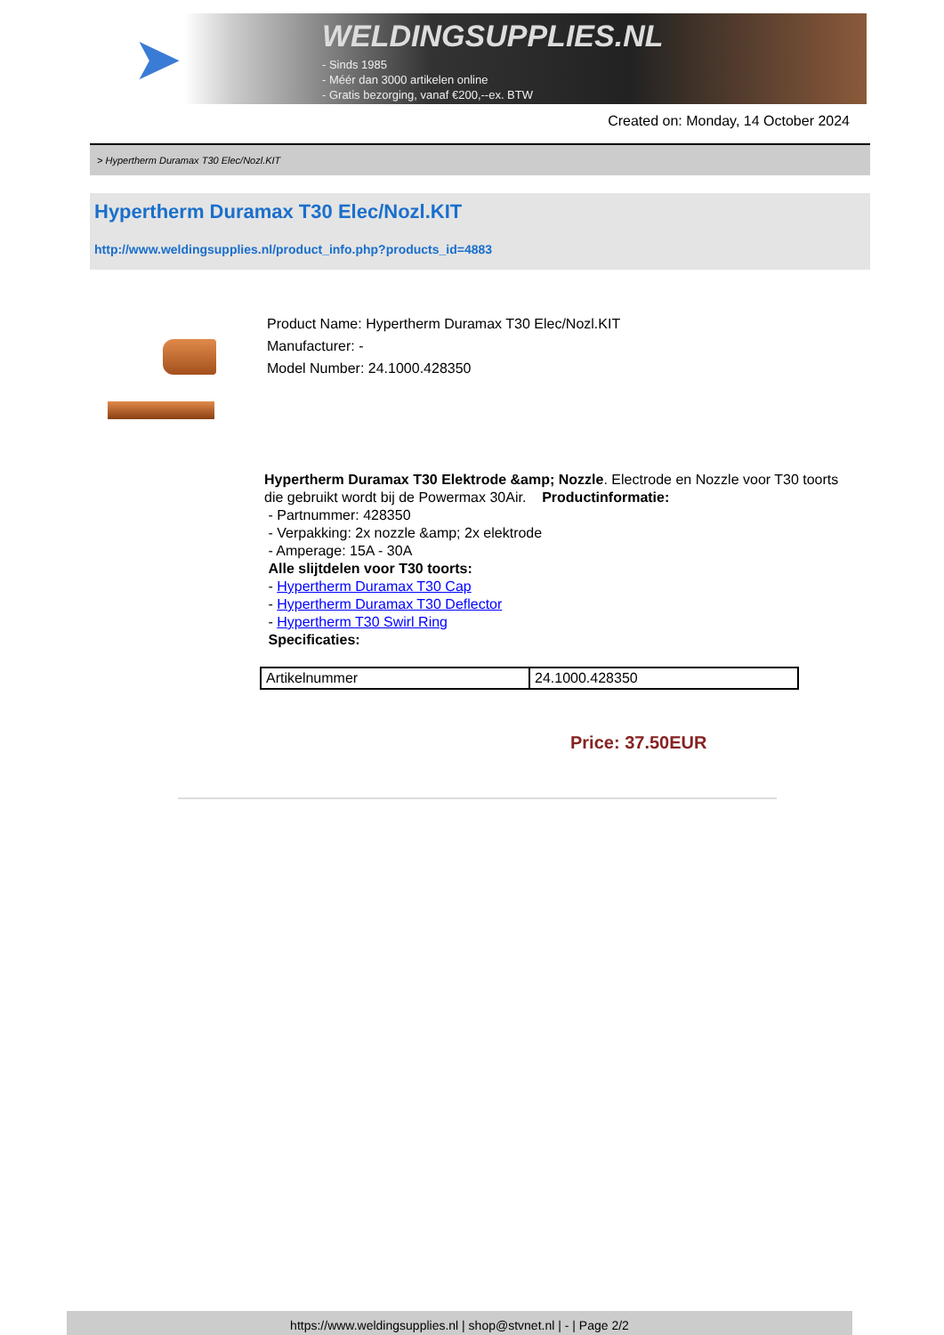➤
WELDINGSUPPLIES.NL
- Sinds 1985
- Méér dan 3000 artikelen online
- Gratis bezorging, vanaf €200,--ex. BTW
Created on: Monday, 14 October 2024
> Hypertherm Duramax T30 Elec/Nozl.KIT
Hypertherm Duramax T30 Elec/Nozl.KIT
http://www.weldingsupplies.nl/product_info.php?products_id=4883
Product Name: Hypertherm Duramax T30 Elec/Nozl.KIT
Manufacturer: -
Model Number: 24.1000.428350
Hypertherm Duramax T30 Elektrode &amp; Nozzle. Electrode en Nozzle voor T30 toorts die gebruikt wordt bij de Powermax 30Air. Productinformatie:
- Partnummer: 428350
- Verpakking: 2x nozzle &amp; 2x elektrode
- Amperage: 15A - 30A
Alle slijtdelen voor T30 toorts:
- Hypertherm Duramax T30 Cap
- Hypertherm Duramax T30 Deflector
- Hypertherm T30 Swirl Ring
Specificaties:
| Artikelnummer | 24.1000.428350 |
Price: 37.50EUR
https://www.weldingsupplies.nl | shop@stvnet.nl | - | Page 2/2